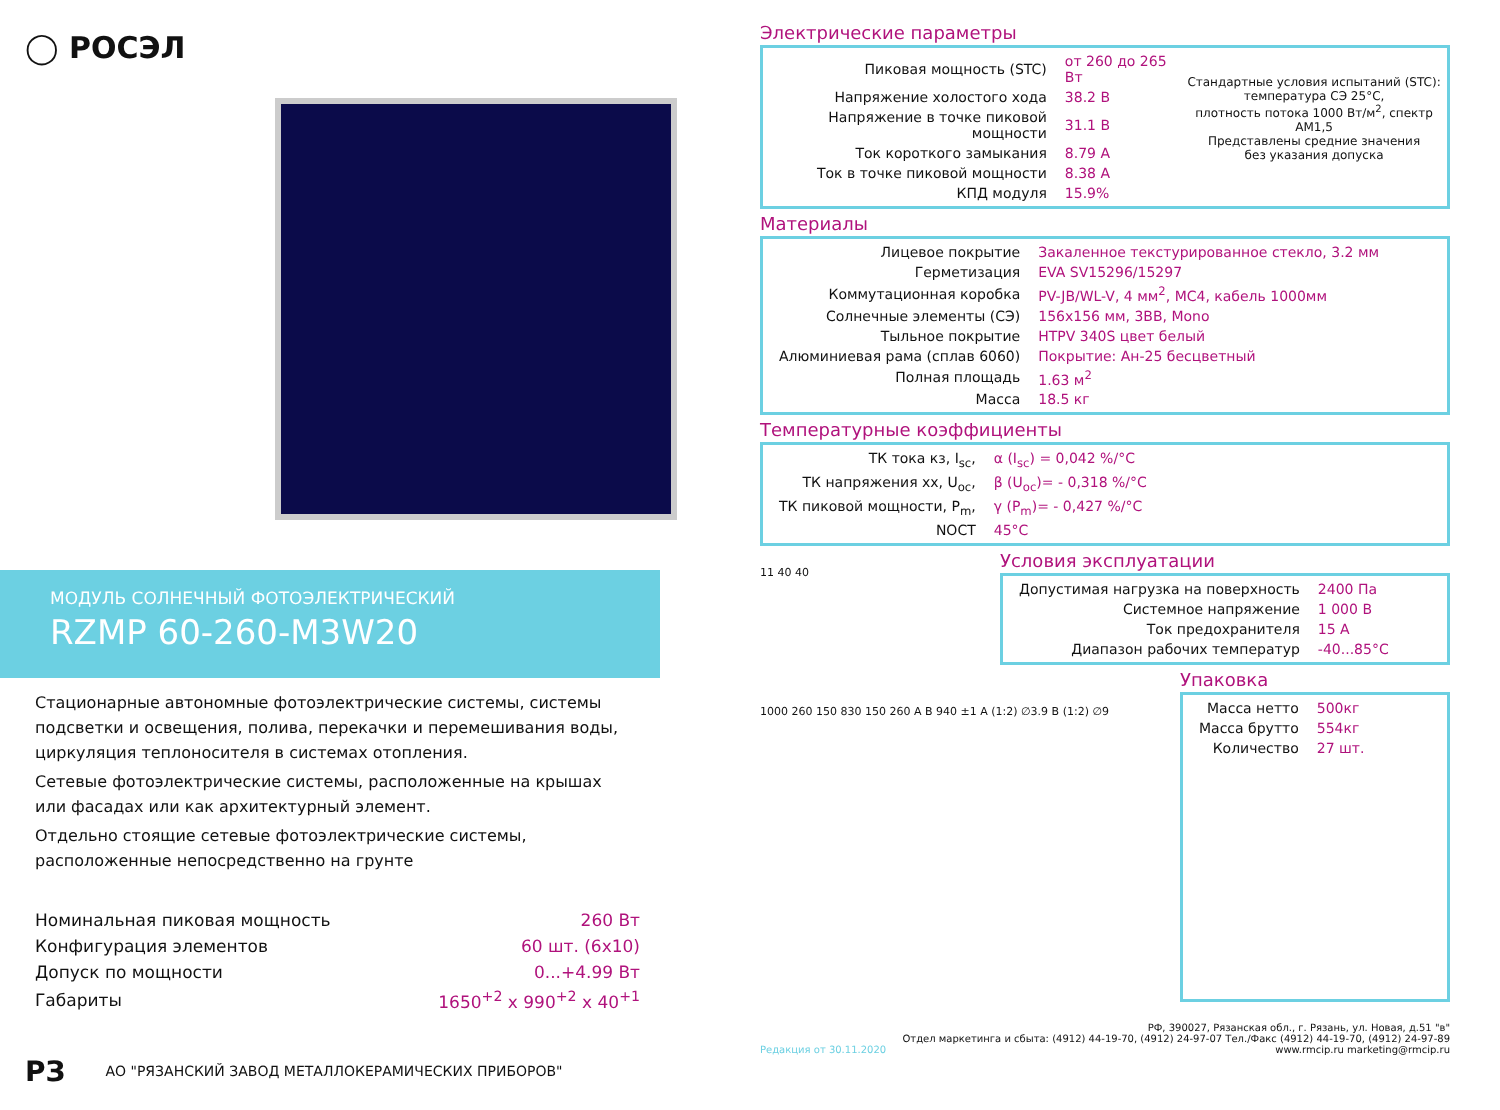◯ РОСЭЛ
МОДУЛЬ СОЛНЕЧНЫЙ ФОТОЭЛЕКТРИЧЕСКИЙ
RZMP 60-260-M3W20
Стационарные автономные фотоэлектрические системы, системы подсветки и освещения, полива, перекачки и перемешивания воды, циркуляция теплоносителя в системах отопления.
Сетевые фотоэлектрические системы, расположенные на крышах или фасадах или как архитектурный элемент.
Отдельно стоящие сетевые фотоэлектрические системы, расположенные непосредственно на грунте
| Номинальная пиковая мощность | 260 Вт |
| Конфигурация элементов | 60 шт. (6x10) |
| Допуск по мощности | 0...+4.99 Вт |
| Габариты | 1650<sup>+2</sup> x 990<sup>+2</sup> x 40<sup>+1</sup> |
РЗ АО "РЯЗАНСКИЙ ЗАВОД МЕТАЛЛОКЕРАМИЧЕСКИХ ПРИБОРОВ"
Электрические параметры
| Пиковая мощность (STC) | от 260 до 265 Вт |
| Напряжение холостого хода | 38.2 В |
| Напряжение в точке пиковой мощности | 31.1 В |
| Ток короткого замыкания | 8.79 А |
| Ток в точке пиковой мощности | 8.38 А |
| КПД модуля | 15.9% |
Стандартные условия испытаний (STC):
температура СЭ 25°С,
плотность потока 1000 Вт/м<sup>2</sup>, спектр АМ1,5
Представлены средние значения
без указания допуска
Материалы
| Лицевое покрытие | Закаленное текстурированное стекло, 3.2 мм |
| Герметизация | EVA SV15296/15297 |
| Коммутационная коробка | PV-JB/WL-V, 4 мм<sup>2</sup>, MC4, кабель 1000мм |
| Солнечные элементы (СЭ) | 156x156 мм, 3BB, Mono |
| Тыльное покрытие | HTPV 340S цвет белый |
| Алюминиевая рама (сплав 6060) | Покрытие: Ан-25 бесцветный |
| Полная площадь | 1.63 м<sup>2</sup> |
| Масса | 18.5 кг |
Температурные коэффициенты
| ТК тока кз, I<sub>sc</sub>, | α (I<sub>sc</sub>) = 0,042 %/°С |
| ТК напряжения хх, U<sub>oc</sub>, | β (U<sub>oc</sub>)= - 0,318 %/°С |
| ТК пиковой мощности, P<sub>m</sub>, | γ (P<sub>m</sub>)= - 0,427 %/°С |
| NOCT | 45°С |
11 40 40
Условия эксплуатации
| Допустимая нагрузка на поверхность | 2400 Па |
| Системное напряжение | 1 000 В |
| Ток предохранителя | 15 А |
| Диапазон рабочих температур | -40...85°С |
1000 260 150 830 150 260 A B 940 ±1 A (1:2) ∅3.9 B (1:2) ∅9
Упаковка
| Масса нетто | 500кг |
| Масса брутто | 554кг |
| Количество | 27 шт. |
Редакция от 30.11.2020 РФ, 390027, Рязанская обл., г. Рязань, ул. Новая, д.51 "в"
Отдел маркетинга и сбыта: (4912) 44-19-70, (4912) 24-97-07 Тел./Факс (4912) 44-19-70, (4912) 24-97-89
www.rmcip.ru marketing@rmcip.ru